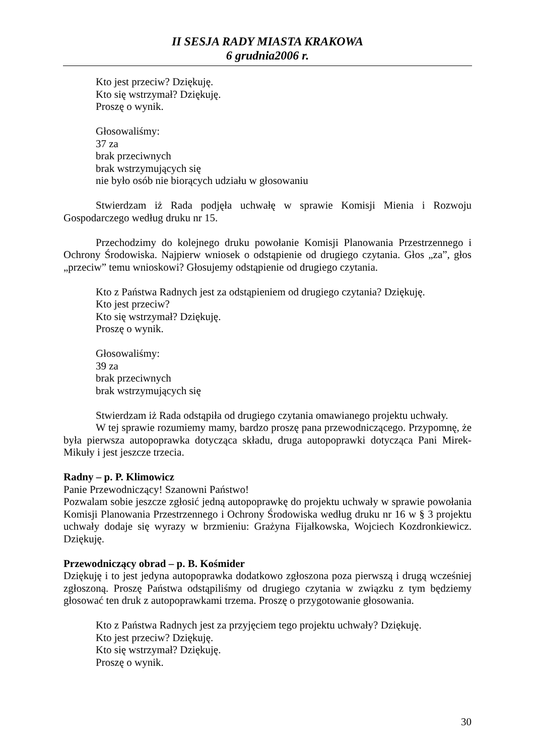II SESJA RADY MIASTA KRAKOWA
6 grudnia2006 r.
Kto jest przeciw? Dziękuję.
Kto się wstrzymał? Dziękuję.
Proszę o wynik.
Głosowaliśmy:
37 za
brak przeciwnych
brak wstrzymujących się
nie było osób nie biorących udziału w głosowaniu
Stwierdzam iż Rada podjęła uchwałę w sprawie Komisji Mienia i Rozwoju Gospodarczego według druku nr 15.
Przechodzimy do kolejnego druku powołanie Komisji Planowania Przestrzennego i Ochrony Środowiska. Najpierw wniosek o odstąpienie od drugiego czytania. Głos „za”, głos „przeciw” temu wnioskowi? Głosujemy odstąpienie od drugiego czytania.
Kto z Państwa Radnych jest za odstąpieniem od drugiego czytania? Dziękuję.
Kto jest przeciw?
Kto się wstrzymał? Dziękuję.
Proszę o wynik.
Głosowaliśmy:
39 za
brak przeciwnych
brak wstrzymujących się
Stwierdzam iż Rada odstąpiła od drugiego czytania omawianego projektu uchwały.
W tej sprawie rozumiemy mamy, bardzo proszę pana przewodniczącego. Przypomnę, że była pierwsza autopoprawka dotycząca składu, druga autopoprawki dotycząca Pani Mirek-Mikuły i jest jeszcze trzecia.
Radny – p. P. Klimowicz
Panie Przewodniczący! Szanowni Państwo!
Pozwalam sobie jeszcze zgłosić jedną autopoprawkę do projektu uchwały w sprawie powołania Komisji Planowania Przestrzennego i Ochrony Środowiska według druku nr 16 w § 3 projektu uchwały dodaje się wyrazy w brzmieniu: Grażyna Fijałkowska, Wojciech Kozdronkiewicz. Dziękuję.
Przewodniczący obrad – p. B. Kośmider
Dziękuję i to jest jedyna autopoprawka dodatkowo zgłoszona poza pierwszą i drugą wcześniej zgłoszoną. Proszę Państwa odstąpiliśmy od drugiego czytania w związku z tym będziemy głosować ten druk z autopoprawkami trzema. Proszę o przygotowanie głosowania.
Kto z Państwa Radnych jest za przyjęciem tego projektu uchwały? Dziękuję.
Kto jest przeciw? Dziękuję.
Kto się wstrzymał? Dziękuję.
Proszę o wynik.
30